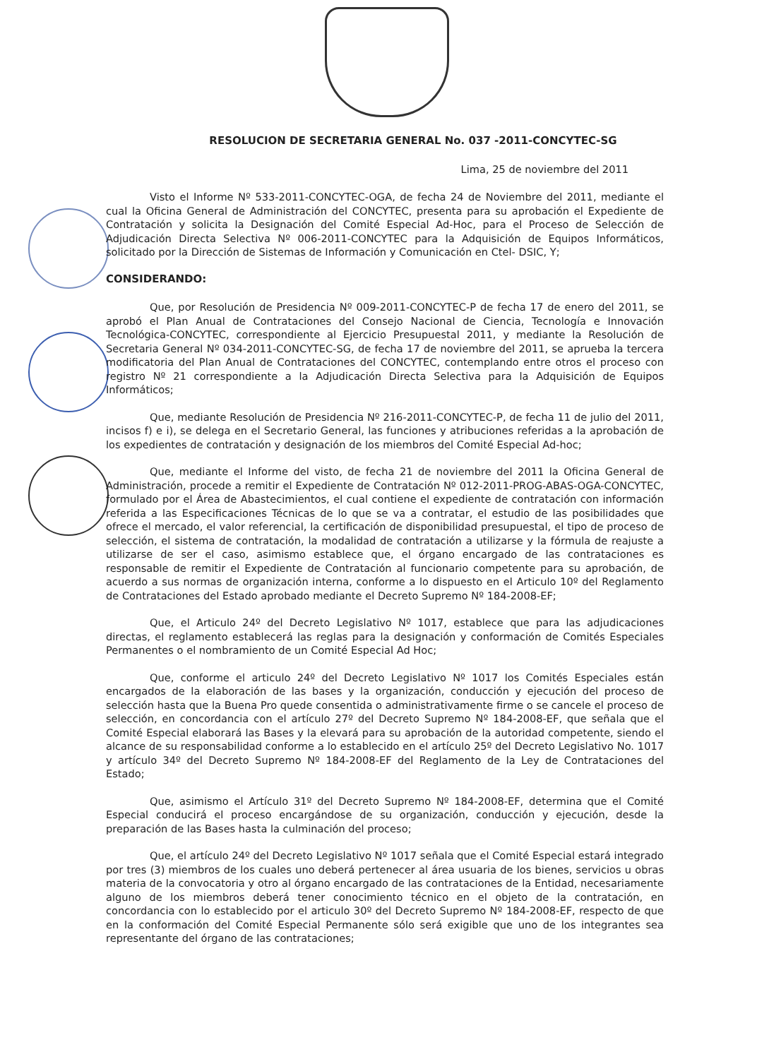RESOLUCION DE SECRETARIA GENERAL No. 037 -2011-CONCYTEC-SG
Lima, 25 de noviembre del 2011
Visto el Informe Nº 533-2011-CONCYTEC-OGA, de fecha 24 de Noviembre del 2011, mediante el cual la Oficina General de Administración del CONCYTEC, presenta para su aprobación el Expediente de Contratación y solicita la Designación del Comité Especial Ad-Hoc, para el Proceso de Selección de Adjudicación Directa Selectiva Nº 006-2011-CONCYTEC para la Adquisición de Equipos Informáticos, solicitado por la Dirección de Sistemas de Información y Comunicación en Ctel- DSIC, Y;
CONSIDERANDO:
Que, por Resolución de Presidencia Nº 009-2011-CONCYTEC-P de fecha 17 de enero del 2011, se aprobó el Plan Anual de Contrataciones del Consejo Nacional de Ciencia, Tecnología e Innovación Tecnológica-CONCYTEC, correspondiente al Ejercicio Presupuestal 2011, y mediante la Resolución de Secretaria General Nº 034-2011-CONCYTEC-SG, de fecha 17 de noviembre del 2011, se aprueba la tercera modificatoria del Plan Anual de Contrataciones del CONCYTEC, contemplando entre otros el proceso con registro Nº 21 correspondiente a la Adjudicación Directa Selectiva para la Adquisición de Equipos Informáticos;
Que, mediante Resolución de Presidencia Nº 216-2011-CONCYTEC-P, de fecha 11 de julio del 2011, incisos f) e i), se delega en el Secretario General, las funciones y atribuciones referidas a la aprobación de los expedientes de contratación y designación de los miembros del Comité Especial Ad-hoc;
Que, mediante el Informe del visto, de fecha 21 de noviembre del 2011 la Oficina General de Administración, procede a remitir el Expediente de Contratación Nº 012-2011-PROG-ABAS-OGA-CONCYTEC, formulado por el Área de Abastecimientos, el cual contiene el expediente de contratación con información referida a las Especificaciones Técnicas de lo que se va a contratar, el estudio de las posibilidades que ofrece el mercado, el valor referencial, la certificación de disponibilidad presupuestal, el tipo de proceso de selección, el sistema de contratación, la modalidad de contratación a utilizarse y la fórmula de reajuste a utilizarse de ser el caso, asimismo establece que, el órgano encargado de las contrataciones es responsable de remitir el Expediente de Contratación al funcionario competente para su aprobación, de acuerdo a sus normas de organización interna, conforme a lo dispuesto en el Articulo 10º del Reglamento de Contrataciones del Estado aprobado mediante el Decreto Supremo Nº 184-2008-EF;
Que, el Articulo 24º del Decreto Legislativo Nº 1017, establece que para las adjudicaciones directas, el reglamento establecerá las reglas para la designación y conformación de Comités Especiales Permanentes o el nombramiento de un Comité Especial Ad Hoc;
Que, conforme el articulo 24º del Decreto Legislativo Nº 1017 los Comités Especiales están encargados de la elaboración de las bases y la organización, conducción y ejecución del proceso de selección hasta que la Buena Pro quede consentida o administrativamente firme o se cancele el proceso de selección, en concordancia con el artículo 27º del Decreto Supremo Nº 184-2008-EF, que señala que el Comité Especial elaborará las Bases y la elevará para su aprobación de la autoridad competente, siendo el alcance de su responsabilidad conforme a lo establecido en el artículo 25º del Decreto Legislativo No. 1017 y artículo 34º del Decreto Supremo Nº 184-2008-EF del Reglamento de la Ley de Contrataciones del Estado;
Que, asimismo el Artículo 31º del Decreto Supremo Nº 184-2008-EF, determina que el Comité Especial conducirá el proceso encargándose de su organización, conducción y ejecución, desde la preparación de las Bases hasta la culminación del proceso;
Que, el artículo 24º del Decreto Legislativo Nº 1017 señala que el Comité Especial estará integrado por tres (3) miembros de los cuales uno deberá pertenecer al área usuaria de los bienes, servicios u obras materia de la convocatoria y otro al órgano encargado de las contrataciones de la Entidad, necesariamente alguno de los miembros deberá tener conocimiento técnico en el objeto de la contratación, en concordancia con lo establecido por el articulo 30º del Decreto Supremo Nº 184-2008-EF, respecto de que en la conformación del Comité Especial Permanente sólo será exigible que uno de los integrantes sea representante del órgano de las contrataciones;